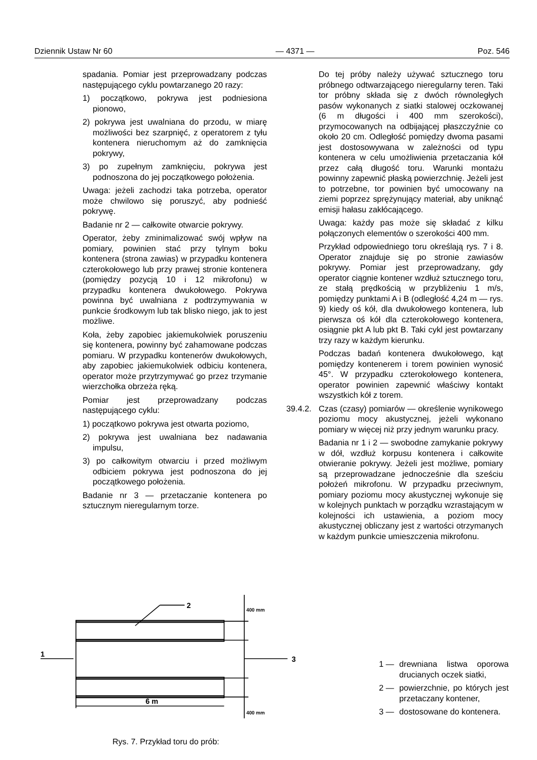Dziennik Ustaw Nr 60 — 4371 — Poz. 546
spadania. Pomiar jest przeprowadzany podczas następującego cyklu powtarzanego 20 razy:
1) początkowo, pokrywa jest podniesiona pionowo,
2) pokrywa jest uwalniana do przodu, w miarę możliwości bez szarpnięć, z operatorem z tyłu kontenera nieruchomym aż do zamknięcia pokrywy,
3) po zupełnym zamknięciu, pokrywa jest podnoszona do jej początkowego położenia.
Uwaga: jeżeli zachodzi taka potrzeba, operator może chwilowo się poruszyć, aby podnieść pokrywę.
Badanie nr 2 — całkowite otwarcie pokrywy.
Operator, żeby zminimalizować swój wpływ na pomiary, powinien stać przy tylnym boku kontenera (strona zawias) w przypadku kontenera czterokołowego lub przy prawej stronie kontenera (pomiędzy pozycją 10 i 12 mikrofonu) w przypadku kontenera dwukołowego. Pokrywa powinna być uwalniana z podtrzymywania w punkcie środkowym lub tak blisko niego, jak to jest możliwe.
Koła, żeby zapobiec jakiemukolwiek poruszeniu się kontenera, powinny być zahamowane podczas pomiaru. W przypadku kontenerów dwukołowych, aby zapobiec jakiemukolwiek odbiciu kontenera, operator może przytrzymywać go przez trzymanie wierzchołka obrzeża ręką.
Pomiar jest przeprowadzany podczas następującego cyklu:
1) początkowo pokrywa jest otwarta poziomo,
2) pokrywa jest uwalniana bez nadawania impulsu,
3) po całkowitym otwarciu i przed możliwym odbiciem pokrywa jest podnoszona do jej początkowego położenia.
Badanie nr 3 — przetaczanie kontenera po sztucznym nieregularnym torze.
Do tej próby należy używać sztucznego toru próbnego odtwarzającego nieregularny teren. Taki tor próbny składa się z dwóch równoległych pasów wykonanych z siatki stalowej oczkowanej (6 m długości i 400 mm szerokości), przymocowanych na odbijającej płaszczyźnie co około 20 cm. Odległość pomiędzy dwoma pasami jest dostosowywana w zależności od typu kontenera w celu umożliwienia przetaczania kół przez całą długość toru. Warunki montażu powinny zapewnić płaską powierzchnię. Jeżeli jest to potrzebne, tor powinien być umocowany na ziemi poprzez sprężynujący materiał, aby uniknąć emisji hałasu zakłócającego.
Uwaga: każdy pas może się składać z kilku połączonych elementów o szerokości 400 mm.
Przykład odpowiedniego toru określają rys. 7 i 8. Operator znajduje się po stronie zawiasów pokrywy. Pomiar jest przeprowadzany, gdy operator ciągnie kontener wzdłuż sztucznego toru, ze stałą prędkością w przybliżeniu 1 m/s, pomiędzy punktami A i B (odległość 4,24 m — rys. 9) kiedy oś kół, dla dwukołowego kontenera, lub pierwsza oś kół dla czterokołowego kontenera, osiągnie pkt A lub pkt B. Taki cykl jest powtarzany trzy razy w każdym kierunku.
Podczas badań kontenera dwukołowego, kąt pomiędzy kontenerem i torem powinien wynosić 45°. W przypadku czterokołowego kontenera, operator powinien zapewnić właściwy kontakt wszystkich kół z torem.
39.4.2.
Czas (czasy) pomiarów — określenie wynikowego poziomu mocy akustycznej, jeżeli wykonano pomiary w więcej niż przy jednym warunku pracy.
Badania nr 1 i 2 — swobodne zamykanie pokrywy w dół, wzdłuż korpusu kontenera i całkowite otwieranie pokrywy. Jeżeli jest możliwe, pomiary są przeprowadzane jednocześnie dla sześciu położeń mikrofonu. W przypadku przeciwnym, pomiary poziomu mocy akustycznej wykonuje się w kolejnych punktach w porządku wzrastającym w kolejności ich ustawienia, a poziom mocy akustycznej obliczany jest z wartości otrzymanych w każdym punkcie umieszczenia mikrofonu.
1
2
3
6 m
400 mm
400 mm
Rys. 7. Przykład toru do prób:
1 — drewniana listwa oporowa drucianych oczek siatki,
2 — powierzchnie, po których jest przetaczany kontener,
3 — dostosowane do kontenera.